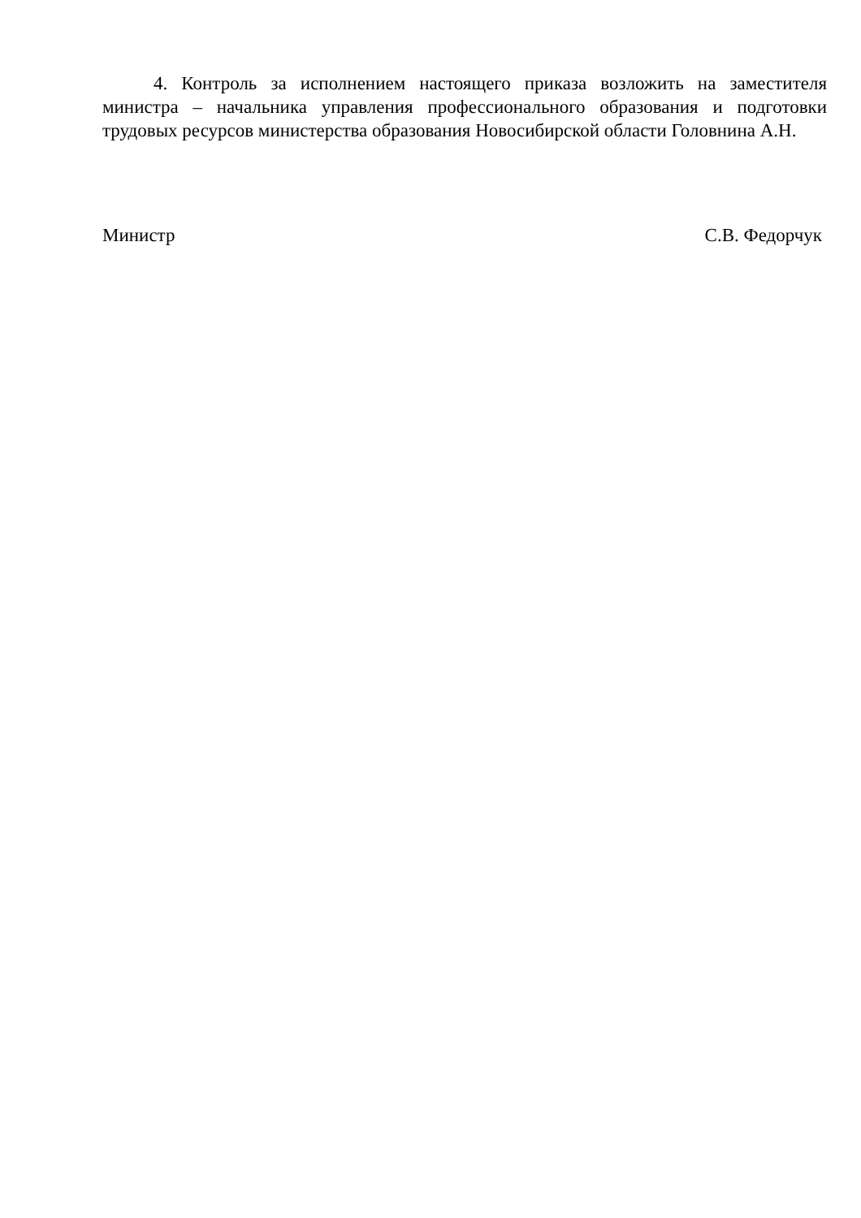4. Контроль за исполнением настоящего приказа возложить на заместителя министра – начальника управления профессионального образования и подготовки трудовых ресурсов министерства образования Новосибирской области Головнина А.Н.
Министр С.В. Федорчук